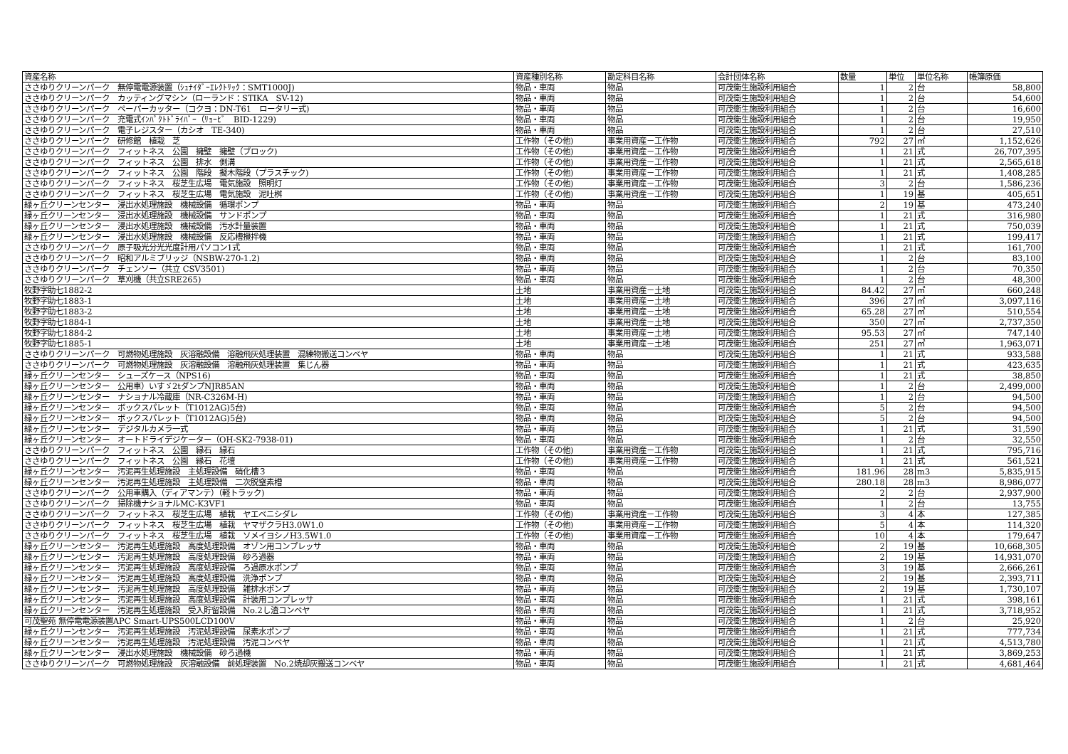| 資産名称 | 資産種別名称 | 勘定科目名称 | 会計団体名称 | 数量 | 単位 | 単位名称 | 帳簿原価 |
| --- | --- | --- | --- | --- | --- | --- | --- |
| ささゆりクリーンパーク 無停電電源装置（ｼｭﾅｲﾀﾞｰｴﾚｸﾄﾘｯｸ：SMT1000J) | 物品・車両 | 物品 | 可茂衛生施設利用組合 | 1 | 2 | 台 | 58,800 |
| ささゆりクリーンパーク カッティングマシン（ローランド：STIKA SV-12) | 物品・車両 | 物品 | 可茂衛生施設利用組合 | 1 | 2 | 台 | 54,600 |
| ささゆりクリーンパーク ペーパーカッター（コクヨ：DN-T61 ロータリー式) | 物品・車両 | 物品 | 可茂衛生施設利用組合 | 1 | 2 | 台 | 16,600 |
| ささゆりクリーンパーク 充電式ｲﾝﾊﾟｸﾄﾄﾞﾗｲﾊﾞｰ（ﾘｮｰﾋﾞ BID-1229) | 物品・車両 | 物品 | 可茂衛生施設利用組合 | 1 | 2 | 台 | 19,950 |
| ささゆりクリーンパーク 電子レジスター（カシオ TE-340) | 物品・車両 | 物品 | 可茂衛生施設利用組合 | 1 | 2 | 台 | 27,510 |
| ささゆりクリーンパーク 研修館 植栽 芝 | 工作物（その他) | 事業用資産－工作物 | 可茂衛生施設利用組合 | 792 | 27 | ㎡ | 1,152,626 |
| ささゆりクリーンパーク フィットネス 公園 擁壁 擁壁（ブロック) | 工作物（その他) | 事業用資産－工作物 | 可茂衛生施設利用組合 | 1 | 21 | 式 | 26,707,395 |
| ささゆりクリーンパーク フィットネス 公園 排水 側溝 | 工作物（その他) | 事業用資産－工作物 | 可茂衛生施設利用組合 | 1 | 21 | 式 | 2,565,618 |
| ささゆりクリーンパーク フィットネス 公園 階段 擬木階段（プラスチック) | 工作物（その他) | 事業用資産－工作物 | 可茂衛生施設利用組合 | 1 | 21 | 式 | 1,408,285 |
| ささゆりクリーンパーク フィットネス 桜芝生広場 電気施設 照明灯 | 工作物（その他) | 事業用資産－工作物 | 可茂衛生施設利用組合 | 3 | 2 | 台 | 1,586,236 |
| ささゆりクリーンパーク フィットネス 桜芝生広場 電気施設 泥吐桝 | 工作物（その他) | 事業用資産－工作物 | 可茂衛生施設利用組合 | 1 | 19 | 基 | 405,651 |
| 緑ヶ丘クリーンセンター 浸出水処理施設 機械設備 循環ポンプ | 物品・車両 | 物品 | 可茂衛生施設利用組合 | 2 | 19 | 基 | 473,240 |
| 緑ヶ丘クリーンセンター 浸出水処理施設 機械設備 サンドポンプ | 物品・車両 | 物品 | 可茂衛生施設利用組合 | 1 | 21 | 式 | 316,980 |
| 緑ヶ丘クリーンセンター 浸出水処理施設 機械設備 汚水計量装置 | 物品・車両 | 物品 | 可茂衛生施設利用組合 | 1 | 21 | 式 | 750,039 |
| 緑ヶ丘クリーンセンター 浸出水処理施設 機械設備 反応槽攪拌機 | 物品・車両 | 物品 | 可茂衛生施設利用組合 | 1 | 21 | 式 | 199,417 |
| ささゆりクリーンパーク 原子吸光分光光度計用パソコン1式 | 物品・車両 | 物品 | 可茂衛生施設利用組合 | 1 | 21 | 式 | 161,700 |
| ささゆりクリーンパーク 昭和アルミブリッジ（NSBW-270-1.2) | 物品・車両 | 物品 | 可茂衛生施設利用組合 | 1 | 2 | 台 | 83,100 |
| ささゆりクリーンパーク チェンソー（共立 CSV3501) | 物品・車両 | 物品 | 可茂衛生施設利用組合 | 1 | 2 | 台 | 70,350 |
| ささゆりクリーンパーク 草刈機（共立SRE265) | 物品・車両 | 物品 | 可茂衛生施設利用組合 | 1 | 2 | 台 | 48,300 |
| 牧野字助七1882-2 | 土地 | 事業用資産－土地 | 可茂衛生施設利用組合 | 84.42 | 27 | ㎡ | 660,248 |
| 牧野字助七1883-1 | 土地 | 事業用資産－土地 | 可茂衛生施設利用組合 | 396 | 27 | ㎡ | 3,097,116 |
| 牧野字助七1883-2 | 土地 | 事業用資産－土地 | 可茂衛生施設利用組合 | 65.28 | 27 | ㎡ | 510,554 |
| 牧野字助七1884-1 | 土地 | 事業用資産－土地 | 可茂衛生施設利用組合 | 350 | 27 | ㎡ | 2,737,350 |
| 牧野字助七1884-2 | 土地 | 事業用資産－土地 | 可茂衛生施設利用組合 | 95.53 | 27 | ㎡ | 747,140 |
| 牧野字助七1885-1 | 土地 | 事業用資産－土地 | 可茂衛生施設利用組合 | 251 | 27 | ㎡ | 1,963,071 |
| ささゆりクリーンパーク 可燃物処理施設 灰溶融設備 溶融飛灰処理装置 混練物搬送コンベヤ | 物品・車両 | 物品 | 可茂衛生施設利用組合 | 1 | 21 | 式 | 933,588 |
| ささゆりクリーンパーク 可燃物処理施設 灰溶融設備 溶融飛灰処理装置 集じん器 | 物品・車両 | 物品 | 可茂衛生施設利用組合 | 1 | 21 | 式 | 423,635 |
| 緑ヶ丘クリーンセンター シューズケース（NPS16) | 物品・車両 | 物品 | 可茂衛生施設利用組合 | 1 | 21 | 式 | 38,850 |
| 緑ヶ丘クリーンセンター 公用車）いすゞ2tダンプNJR85AN | 物品・車両 | 物品 | 可茂衛生施設利用組合 | 1 | 2 | 台 | 2,499,000 |
| 緑ヶ丘クリーンセンター ナショナル冷蔵庫（NR-C326M-H) | 物品・車両 | 物品 | 可茂衛生施設利用組合 | 1 | 2 | 台 | 94,500 |
| 緑ヶ丘クリーンセンター ボックスパレット（T1012AG)5台) | 物品・車両 | 物品 | 可茂衛生施設利用組合 | 5 | 2 | 台 | 94,500 |
| 緑ヶ丘クリーンセンター ボックスパレット（T1012AG)5台) | 物品・車両 | 物品 | 可茂衛生施設利用組合 | 5 | 2 | 台 | 94,500 |
| 緑ヶ丘クリーンセンター デジタルカメラ一式 | 物品・車両 | 物品 | 可茂衛生施設利用組合 | 1 | 21 | 式 | 31,590 |
| 緑ヶ丘クリーンセンター オートドライデジケーター（OH-SK2-7938-01) | 物品・車両 | 物品 | 可茂衛生施設利用組合 | 1 | 2 | 台 | 32,550 |
| ささゆりクリーンパーク フィットネス 公園 縁石 縁石 | 工作物（その他) | 事業用資産－工作物 | 可茂衛生施設利用組合 | 1 | 21 | 式 | 795,716 |
| ささゆりクリーンパーク フィットネス 公園 縁石 花壇 | 工作物（その他) | 事業用資産－工作物 | 可茂衛生施設利用組合 | 1 | 21 | 式 | 561,521 |
| 緑ヶ丘クリーンセンター 汚泥再生処理施設 主処理設備 硝化槽３ | 物品・車両 | 物品 | 可茂衛生施設利用組合 | 181.96 | 28 | m3 | 5,835,915 |
| 緑ヶ丘クリーンセンター 汚泥再生処理施設 主処理設備 二次脱窒素槽 | 物品・車両 | 物品 | 可茂衛生施設利用組合 | 280.18 | 28 | m3 | 8,986,077 |
| ささゆりクリーンパーク 公用車購入（ディアマンテ）（軽トラック) | 物品・車両 | 物品 | 可茂衛生施設利用組合 | 2 | 2 | 台 | 2,937,900 |
| ささゆりクリーンパーク 掃除機ナショナルMC-K3VF1 | 物品・車両 | 物品 | 可茂衛生施設利用組合 | 1 | 2 | 台 | 13,755 |
| ささゆりクリーンパーク フィットネス 桜芝生広場 植栽 ヤエベニシダレ | 工作物（その他) | 事業用資産－工作物 | 可茂衛生施設利用組合 | 3 | 4 | 本 | 127,385 |
| ささゆりクリーンパーク フィットネス 桜芝生広場 植栽 ヤマザクラH3.0W1.0 | 工作物（その他) | 事業用資産－工作物 | 可茂衛生施設利用組合 | 5 | 4 | 本 | 114,320 |
| ささゆりクリーンパーク フィットネス 桜芝生広場 植栽 ソメイヨシノH3.5W1.0 | 工作物（その他) | 事業用資産－工作物 | 可茂衛生施設利用組合 | 10 | 4 | 本 | 179,647 |
| 緑ヶ丘クリーンセンター 汚泥再生処理施設 高度処理設備 オゾン用コンプレッサ | 物品・車両 | 物品 | 可茂衛生施設利用組合 | 2 | 19 | 基 | 10,668,305 |
| 緑ヶ丘クリーンセンター 汚泥再生処理施設 高度処理設備 砂ろ過器 | 物品・車両 | 物品 | 可茂衛生施設利用組合 | 2 | 19 | 基 | 14,931,070 |
| 緑ヶ丘クリーンセンター 汚泥再生処理施設 高度処理設備 ろ過原水ポンプ | 物品・車両 | 物品 | 可茂衛生施設利用組合 | 3 | 19 | 基 | 2,666,261 |
| 緑ヶ丘クリーンセンター 汚泥再生処理施設 高度処理設備 洗浄ポンプ | 物品・車両 | 物品 | 可茂衛生施設利用組合 | 2 | 19 | 基 | 2,393,711 |
| 緑ヶ丘クリーンセンター 汚泥再生処理施設 高度処理設備 雑排水ポンプ | 物品・車両 | 物品 | 可茂衛生施設利用組合 | 2 | 19 | 基 | 1,730,107 |
| 緑ヶ丘クリーンセンター 汚泥再生処理施設 高度処理設備 計装用コンプレッサ | 物品・車両 | 物品 | 可茂衛生施設利用組合 | 1 | 21 | 式 | 398,161 |
| 緑ヶ丘クリーンセンター 汚泥再生処理施設 受入貯留設備 No.2し渣コンベヤ | 物品・車両 | 物品 | 可茂衛生施設利用組合 | 1 | 21 | 式 | 3,718,952 |
| 可茂聖苑 無停電電源装置APC Smart-UPS500LCD100V | 物品・車両 | 物品 | 可茂衛生施設利用組合 | 1 | 2 | 台 | 25,920 |
| 緑ヶ丘クリーンセンター 汚泥再生処理施設 汚泥処理設備 尿素水ポンプ | 物品・車両 | 物品 | 可茂衛生施設利用組合 | 1 | 21 | 式 | 777,734 |
| 緑ヶ丘クリーンセンター 汚泥再生処理施設 汚泥処理設備 汚泥コンベヤ | 物品・車両 | 物品 | 可茂衛生施設利用組合 | 1 | 21 | 式 | 4,513,780 |
| 緑ヶ丘クリーンセンター 浸出水処理施設 機械設備 砂ろ過機 | 物品・車両 | 物品 | 可茂衛生施設利用組合 | 1 | 21 | 式 | 3,869,253 |
| ささゆりクリーンパーク 可燃物処理施設 灰溶融設備 前処理装置 No.2焼却灰搬送コンベヤ | 物品・車両 | 物品 | 可茂衛生施設利用組合 | 1 | 21 | 式 | 4,681,464 |